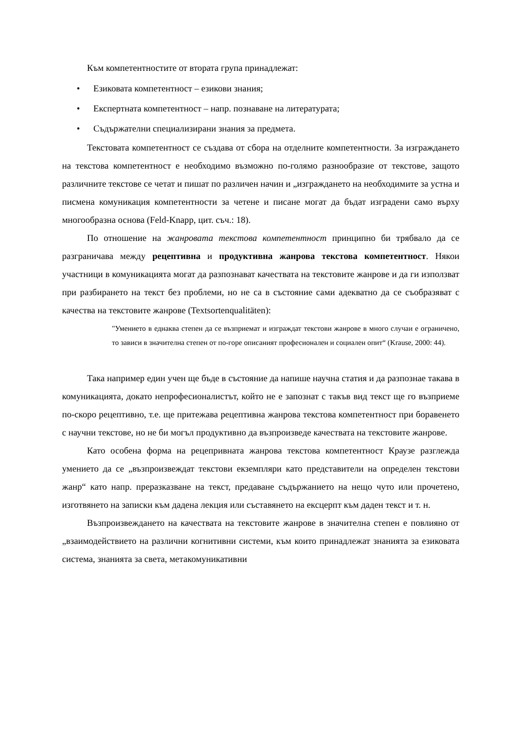Към компетентностите от втората група принадлежат:
• Езиковата компетентност – езикови знания;
• Експертната компетентност – напр. познаване на литературата;
• Съдържателни специализирани знания за предмета.
Текстовата компетентност се създава от сбора на отделните компетентности. За изграждането на текстова компетентност е необходимо възможно по-голямо разнообразие от текстове, защото различните текстове се четат и пишат по различен начин и „изграждането на необходимите за устна и писмена комуникация компетентности за четене и писане могат да бъдат изградени само върху многообразна основа (Feld-Knapp, цит. съч.: 18).
По отношение на жанровата текстова компетентност принципно би трябвало да се разграничава между рецептивна и продуктивна жанрова текстова компетентност. Някои участници в комуникацията могат да разпознават качествата на текстовите жанрове и да ги използват при разбирането на текст без проблеми, но не са в състояние сами адекватно да се съобразяват с качества на текстовите жанрове (Textsortenqualitäten):
"Умението в еднаква степен да се възприемат и изграждат текстови жанрове в много случаи е ограничено, то зависи в значителна степен от по-горе описаният професионален и социален опит“ (Krause, 2000: 44).
Така например един учен ще бъде в състояние да напише научна статия и да разпознае такава в комуникацията, докато непрофесионалистът, който не е запознат с такъв вид текст ще го възприеме по-скоро рецептивно, т.е. ще притежава рецептивна жанрова текстова компетентност при боравенето с научни текстове, но не би могъл продуктивно да възпроизведе качествата на текстовите жанрове.
Като особена форма на рецепривната жанрова текстова компетентност Краузе разглежда умението да се „възпроизвеждат текстови екземпляри като представители на определен текстови жанр“ като напр. преразказване на текст, предаване съдържанието на нещо чуто или прочетено, изготвянето на записки към дадена лекция или съставянето на ексцерпт към даден текст и т. н.
Възпроизвеждането на качествата на текстовите жанрове в значителна степен е повлияно от „взаимодействието на различни когнитивни системи, към които принадлежат знанията за езиковата система, знанията за света, метакомуникативни